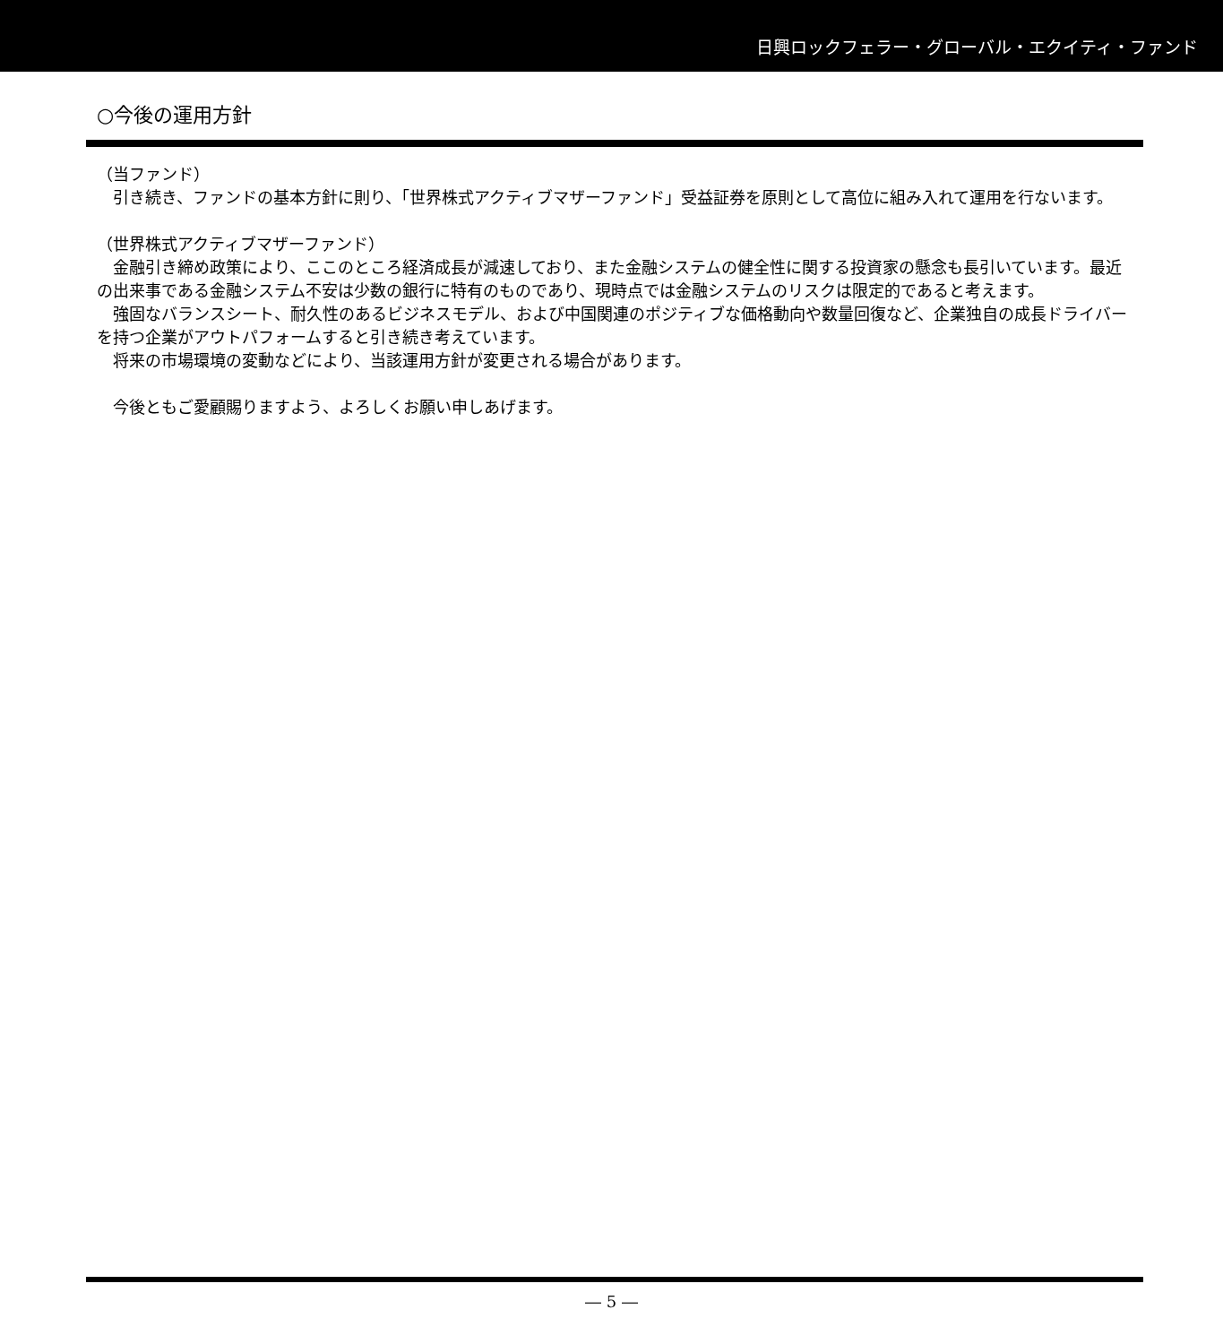日興ロックフェラー・グローバル・エクイティ・ファンド
○今後の運用方針
（当ファンド）
　引き続き、ファンドの基本方針に則り、「世界株式アクティブマザーファンド」受益証券を原則として高位に組み入れて運用を行ないます。
（世界株式アクティブマザーファンド）
　金融引き締め政策により、ここのところ経済成長が減速しており、また金融システムの健全性に関する投資家の懸念も長引いています。最近の出来事である金融システム不安は少数の銀行に特有のものであり、現時点では金融システムのリスクは限定的であると考えます。
　強固なバランスシート、耐久性のあるビジネスモデル、および中国関連のポジティブな価格動向や数量回復など、企業独自の成長ドライバーを持つ企業がアウトパフォームすると引き続き考えています。
　将来の市場環境の変動などにより、当該運用方針が変更される場合があります。
　今後ともご愛顧賜りますよう、よろしくお願い申しあげます。
― 5 ―